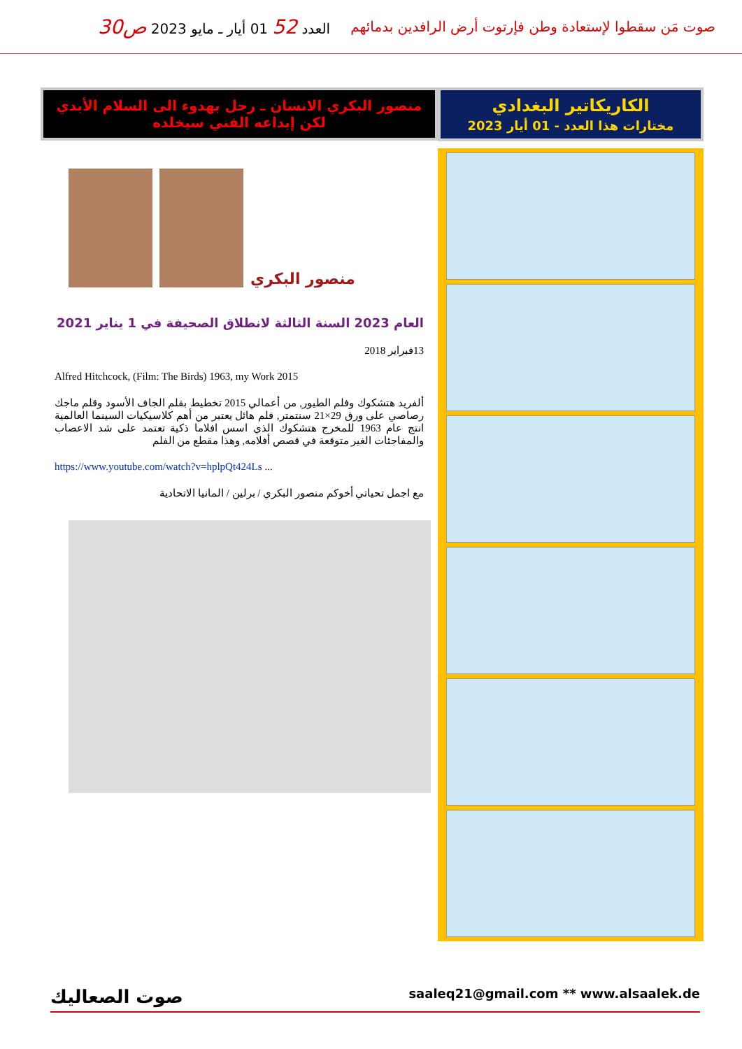صوت مَن سقطوا لإستعادة وطن فإرتوت أرض الرافدين بدمائهم
العدد 52 01 أيار ـ مايو 2023 ص30
الكاريكاتير البغدادي
مختارات هذا العدد - 01 أيار 2023
منصور البكري الانسان ـ رحل بهدوء الى السلام الأبدي
لكن إبداعه الفني سيخلده
منصور البكري
العام 2023 السنة الثالثة لانطلاق الصحيفة في 1 يناير 2021
13فبراير 2018
Alfred Hitchcock, (Film: The Birds) 1963, my Work 2015
ألفريد هتشكوك وفلم الطيور, من أعمالي 2015 تخطيط بقلم الجاف الأسود وقلم ماجك رصاصي على ورق 29×21 سنتمتر, فلم هائل يعتبر من أهم كلاسيكيات السينما العالمية انتج عام 1963 للمخرج هتشكوك الذي اسس افلاما ذكية تعتمد على شد الاعصاب والمفاجئات الغير متوقعة في قصص أفلامه, وهذا مقطع من الفلم
https://www.youtube.com/watch?v=hplpQt424Ls ...
مع اجمل تحياتي أخوكم منصور البكري / برلين / المانيا الاتحادية
صوت الصعاليك saaleq21@gmail.com ** www.alsaalek.de